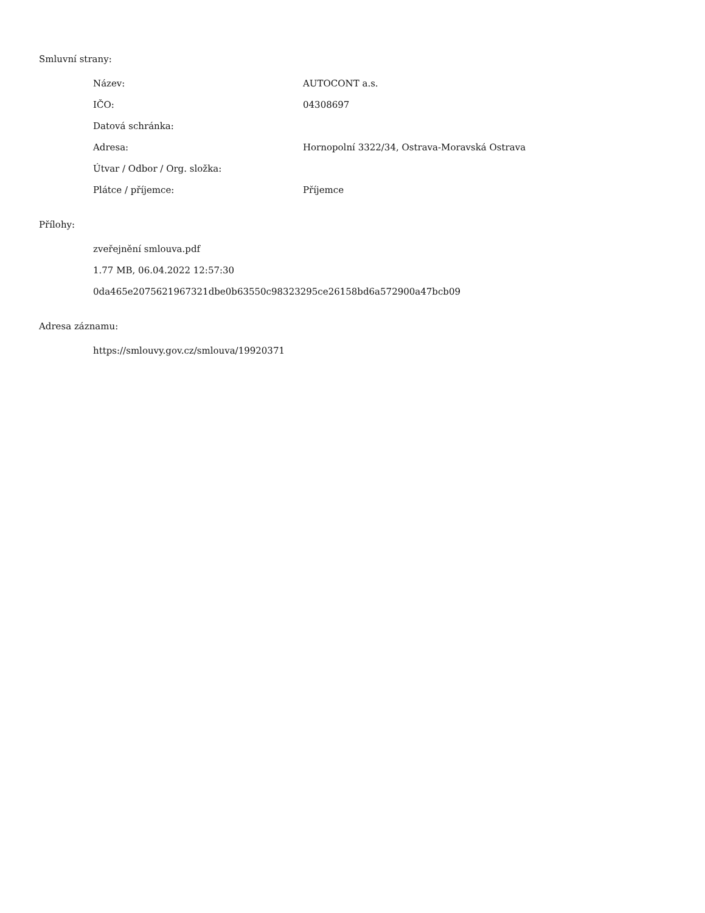Smluvní strany:
| Název: | AUTOCONT a.s. |
| IČO: | 04308697 |
| Datová schránka: | |
| Adresa: | Hornopolní 3322/34, Ostrava-Moravská Ostrava |
| Útvar / Odbor / Org. složka: | |
| Plátce / příjemce: | Příjemce |
Přílohy:
zveřejnění smlouva.pdf
1.77 MB, 06.04.2022 12:57:30
0da465e2075621967321dbe0b63550c98323295ce26158bd6a572900a47bcb09
Adresa záznamu:
https://smlouvy.gov.cz/smlouva/19920371